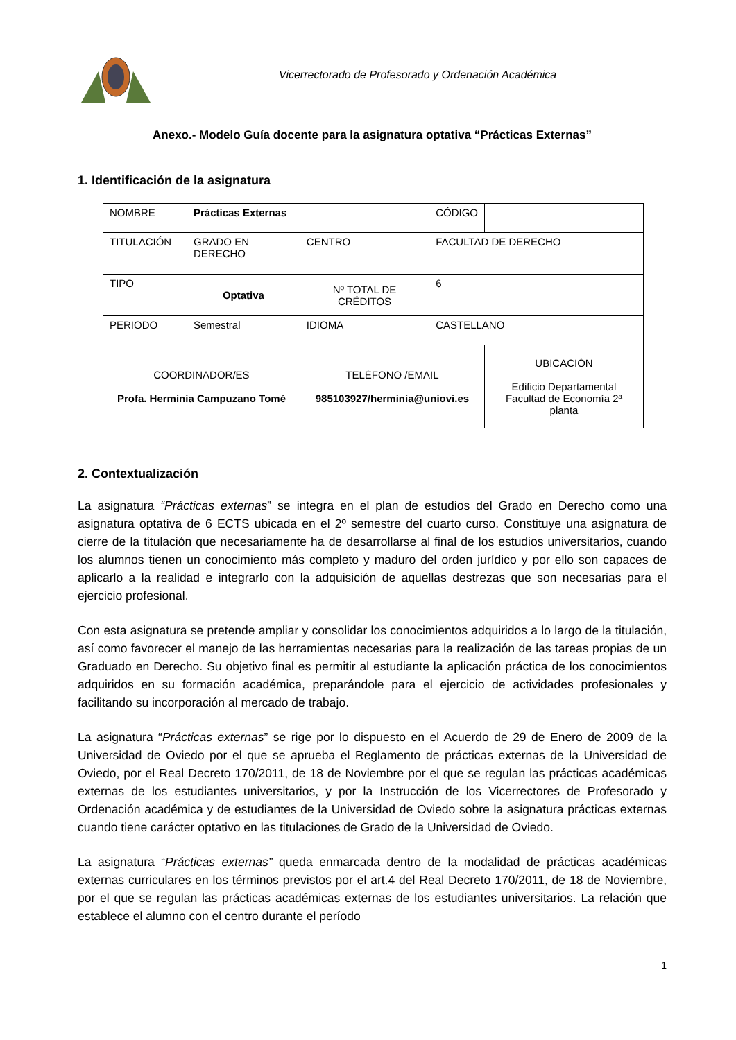Vicerrectorado de Profesorado y Ordenación Académica
Anexo.- Modelo Guía docente para la asignatura optativa “Prácticas Externas”
1. Identificación de la asignatura
| NOMBRE | Prácticas Externas | | | CÓDIGO | | |
| TITULACIÓN | GRADO EN DERECHO | | CENTRO | FACULTAD DE DERECHO | | |
| TIPO | Optativa | Nº TOTAL DE CRÉDITOS | | 6 | | |
| PERIODO | Semestral | | IDIOMA | CASTELLANO | | |
| COORDINADOR/ES Profa. Herminia Campuzano Tomé | | | TELÉFONO /EMAIL 985103927/herminia@uniovi.es | | | UBICACIÓN Edificio Departamental Facultad de Economía 2ª planta |
2. Contextualización
La asignatura “Prácticas externas” se integra en el plan de estudios del Grado en Derecho como una asignatura optativa de 6 ECTS ubicada en el 2º semestre del cuarto curso. Constituye una asignatura de cierre de la titulación que necesariamente ha de desarrollarse al final de los estudios universitarios, cuando los alumnos tienen un conocimiento más completo y maduro del orden jurídico y por ello son capaces de aplicarlo a la realidad e integrarlo con la adquisición de aquellas destrezas que son necesarias para el ejercicio profesional.
Con esta asignatura se pretende ampliar y consolidar los conocimientos adquiridos a lo largo de la titulación, así como favorecer el manejo de las herramientas necesarias para la realización de las tareas propias de un Graduado en Derecho. Su objetivo final es permitir al estudiante la aplicación práctica de los conocimientos adquiridos en su formación académica, preparándole para el ejercicio de actividades profesionales y facilitando su incorporación al mercado de trabajo.
La asignatura “Prácticas externas” se rige por lo dispuesto en el Acuerdo de 29 de Enero de 2009 de la Universidad de Oviedo por el que se aprueba el Reglamento de prácticas externas de la Universidad de Oviedo, por el Real Decreto 170/2011, de 18 de Noviembre por el que se regulan las prácticas académicas externas de los estudiantes universitarios, y por la Instrucción de los Vicerrectores de Profesorado y Ordenación académica y de estudiantes de la Universidad de Oviedo sobre la asignatura prácticas externas cuando tiene carácter optativo en las titulaciones de Grado de la Universidad de Oviedo.
La asignatura “Prácticas externas” queda enmarcada dentro de la modalidad de prácticas académicas externas curriculares en los términos previstos por el art.4 del Real Decreto 170/2011, de 18 de Noviembre, por el que se regulan las prácticas académicas externas de los estudiantes universitarios. La relación que establece el alumno con el centro durante el período
1